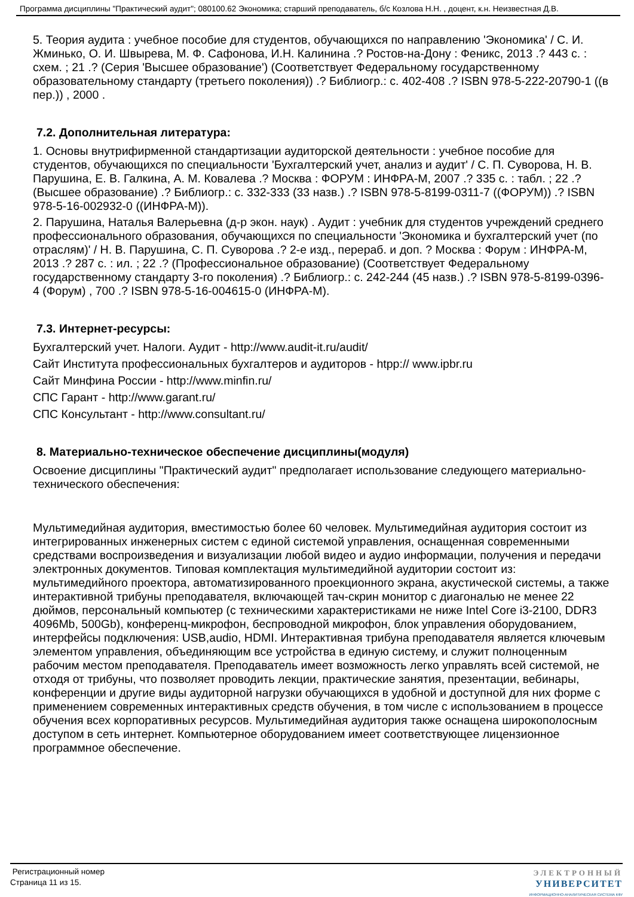Программа дисциплины "Практический аудит"; 080100.62 Экономика; старший преподаватель, б/с Козлова Н.Н. , доцент, к.н. Неизвестная Д.В.
5. Теория аудита : учебное пособие для студентов, обучающихся по направлению 'Экономика' / С. И. Жминько, О. И. Швырева, М. Ф. Сафонова, И.Н. Калинина .? Ростов-на-Дону : Феникс, 2013 .? 443 с. : схем. ; 21 .? (Серия 'Высшее образование') (Соответствует Федеральному государственному образовательному стандарту (третьего поколения)) .? Библиогр.: с. 402-408 .? ISBN 978-5-222-20790-1 ((в пер.)) , 2000 .
7.2. Дополнительная литература:
1. Основы внутрифирменной стандартизации аудиторской деятельности : учебное пособие для студентов, обучающихся по специальности 'Бухгалтерский учет, анализ и аудит' / С. П. Суворова, Н. В. Парушина, Е. В. Галкина, А. М. Ковалева .? Москва : ФОРУМ : ИНФРА-М, 2007 .? 335 с. : табл. ; 22 .? (Высшее образование) .? Библиогр.: с. 332-333 (33 назв.) .? ISBN 978-5-8199-0311-7 ((ФОРУМ)) .? ISBN 978-5-16-002932-0 ((ИНФРА-М)).
2. Парушина, Наталья Валерьевна (д-р экон. наук) . Аудит : учебник для студентов учреждений среднего профессионального образования, обучающихся по специальности 'Экономика и бухгалтерский учет (по отраслям)' / Н. В. Парушина, С. П. Суворова .? 2-е изд., перераб. и доп. ? Москва : Форум : ИНФРА-М, 2013 .? 287 с. : ил. ; 22 .? (Профессиональное образование) (Соответствует Федеральному государственному стандарту 3-го поколения) .? Библиогр.: с. 242-244 (45 назв.) .? ISBN 978-5-8199-0396-4 (Форум) , 700 .? ISBN 978-5-16-004615-0 (ИНФРА-М).
7.3. Интернет-ресурсы:
Бухгалтерский учет. Налоги. Аудит - http://www.audit-it.ru/audit/
Сайт Института профессиональных бухгалтеров и аудиторов - htpp:// www.ipbr.ru
Сайт Минфина России - http://www.minfin.ru/
СПС Гарант - http://www.garant.ru/
СПС Консультант - http://www.consultant.ru/
8. Материально-техническое обеспечение дисциплины(модуля)
Освоение дисциплины "Практический аудит" предполагает использование следующего материально-технического обеспечения:
Мультимедийная аудитория, вместимостью более 60 человек. Мультимедийная аудитория состоит из интегрированных инженерных систем с единой системой управления, оснащенная современными средствами воспроизведения и визуализации любой видео и аудио информации, получения и передачи электронных документов. Типовая комплектация мультимедийной аудитории состоит из: мультимедийного проектора, автоматизированного проекционного экрана, акустической системы, а также интерактивной трибуны преподавателя, включающей тач-скрин монитор с диагональю не менее 22 дюймов, персональный компьютер (с техническими характеристиками не ниже Intel Core i3-2100, DDR3 4096Mb, 500Gb), конференц-микрофон, беспроводной микрофон, блок управления оборудованием, интерфейсы подключения: USB,audio, HDMI. Интерактивная трибуна преподавателя является ключевым элементом управления, объединяющим все устройства в единую систему, и служит полноценным рабочим местом преподавателя. Преподаватель имеет возможность легко управлять всей системой, не отходя от трибуны, что позволяет проводить лекции, практические занятия, презентации, вебинары, конференции и другие виды аудиторной нагрузки обучающихся в удобной и доступной для них форме с применением современных интерактивных средств обучения, в том числе с использованием в процессе обучения всех корпоративных ресурсов. Мультимедийная аудитория также оснащена широкополосным доступом в сеть интернет. Компьютерное оборудованием имеет соответствующее лицензионное программное обеспечение.
Регистрационный номер
Страница 11 из 15.
ЭЛЕКТРОННЫЙ
УНИВЕРСИТЕТ
ИНФОРМАЦИОННО-АНАЛИТИЧЕСКАЯ СИСТЕМА КФУ